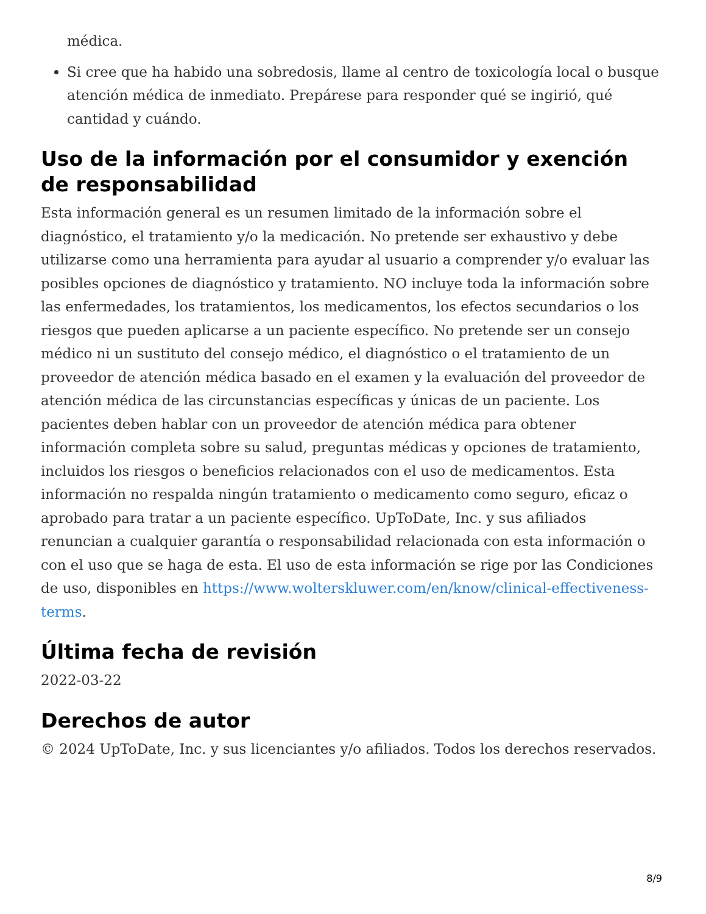médica.
Si cree que ha habido una sobredosis, llame al centro de toxicología local o busque atención médica de inmediato. Prepárese para responder qué se ingirió, qué cantidad y cuándo.
Uso de la información por el consumidor y exención de responsabilidad
Esta información general es un resumen limitado de la información sobre el diagnóstico, el tratamiento y/o la medicación. No pretende ser exhaustivo y debe utilizarse como una herramienta para ayudar al usuario a comprender y/o evaluar las posibles opciones de diagnóstico y tratamiento. NO incluye toda la información sobre las enfermedades, los tratamientos, los medicamentos, los efectos secundarios o los riesgos que pueden aplicarse a un paciente específico. No pretende ser un consejo médico ni un sustituto del consejo médico, el diagnóstico o el tratamiento de un proveedor de atención médica basado en el examen y la evaluación del proveedor de atención médica de las circunstancias específicas y únicas de un paciente. Los pacientes deben hablar con un proveedor de atención médica para obtener información completa sobre su salud, preguntas médicas y opciones de tratamiento, incluidos los riesgos o beneficios relacionados con el uso de medicamentos. Esta información no respalda ningún tratamiento o medicamento como seguro, eficaz o aprobado para tratar a un paciente específico. UpToDate, Inc. y sus afiliados renuncian a cualquier garantía o responsabilidad relacionada con esta información o con el uso que se haga de esta. El uso de esta información se rige por las Condiciones de uso, disponibles en https://www.wolterskluwer.com/en/know/clinical-effectiveness-terms.
Última fecha de revisión
2022-03-22
Derechos de autor
© 2024 UpToDate, Inc. y sus licenciantes y/o afiliados. Todos los derechos reservados.
8/9